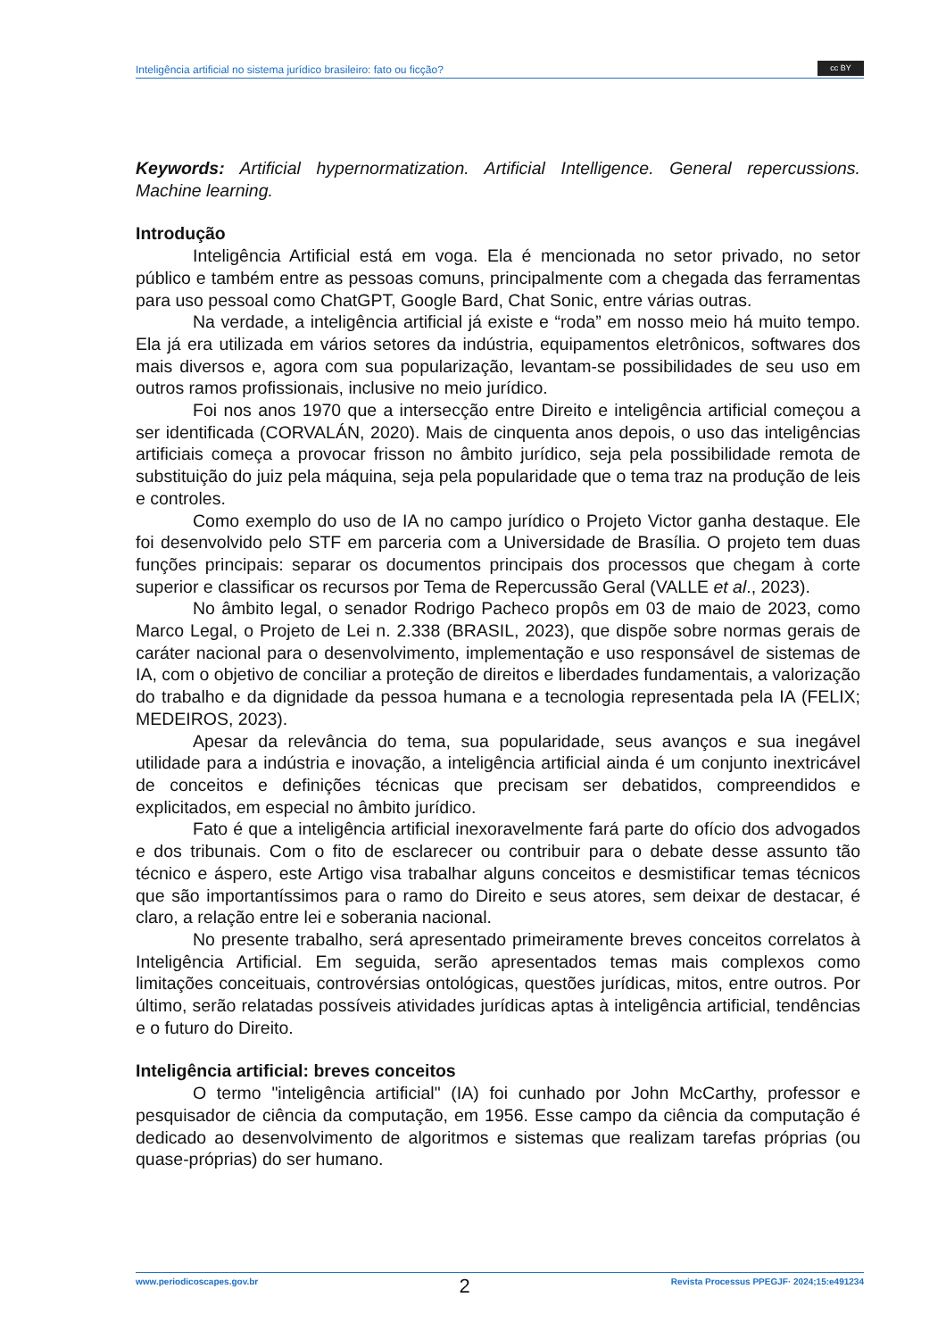Inteligência artificial no sistema jurídico brasileiro: fato ou ficção?
cc BY
Keywords: Artificial hypernormatization. Artificial Intelligence. General repercussions. Machine learning.
Introdução
Inteligência Artificial está em voga. Ela é mencionada no setor privado, no setor público e também entre as pessoas comuns, principalmente com a chegada das ferramentas para uso pessoal como ChatGPT, Google Bard, Chat Sonic, entre várias outras.
Na verdade, a inteligência artificial já existe e “roda” em nosso meio há muito tempo. Ela já era utilizada em vários setores da indústria, equipamentos eletrônicos, softwares dos mais diversos e, agora com sua popularização, levantam-se possibilidades de seu uso em outros ramos profissionais, inclusive no meio jurídico.
Foi nos anos 1970 que a intersecção entre Direito e inteligência artificial começou a ser identificada (CORVALÁN, 2020). Mais de cinquenta anos depois, o uso das inteligências artificiais começa a provocar frisson no âmbito jurídico, seja pela possibilidade remota de substituição do juiz pela máquina, seja pela popularidade que o tema traz na produção de leis e controles.
Como exemplo do uso de IA no campo jurídico o Projeto Victor ganha destaque. Ele foi desenvolvido pelo STF em parceria com a Universidade de Brasília. O projeto tem duas funções principais: separar os documentos principais dos processos que chegam à corte superior e classificar os recursos por Tema de Repercussão Geral (VALLE et al., 2023).
No âmbito legal, o senador Rodrigo Pacheco propôs em 03 de maio de 2023, como Marco Legal, o Projeto de Lei n. 2.338 (BRASIL, 2023), que dispõe sobre normas gerais de caráter nacional para o desenvolvimento, implementação e uso responsável de sistemas de IA, com o objetivo de conciliar a proteção de direitos e liberdades fundamentais, a valorização do trabalho e da dignidade da pessoa humana e a tecnologia representada pela IA (FELIX; MEDEIROS, 2023).
Apesar da relevância do tema, sua popularidade, seus avanços e sua inegável utilidade para a indústria e inovação, a inteligência artificial ainda é um conjunto inextricável de conceitos e definições técnicas que precisam ser debatidos, compreendidos e explicitados, em especial no âmbito jurídico.
Fato é que a inteligência artificial inexoravelmente fará parte do ofício dos advogados e dos tribunais. Com o fito de esclarecer ou contribuir para o debate desse assunto tão técnico e áspero, este Artigo visa trabalhar alguns conceitos e desmistificar temas técnicos que são importantíssimos para o ramo do Direito e seus atores, sem deixar de destacar, é claro, a relação entre lei e soberania nacional.
No presente trabalho, será apresentado primeiramente breves conceitos correlatos à Inteligência Artificial. Em seguida, serão apresentados temas mais complexos como limitações conceituais, controvérsias ontológicas, questões jurídicas, mitos, entre outros. Por último, serão relatadas possíveis atividades jurídicas aptas à inteligência artificial, tendências e o futuro do Direito.
Inteligência artificial: breves conceitos
O termo "inteligência artificial" (IA) foi cunhado por John McCarthy, professor e pesquisador de ciência da computação, em 1956. Esse campo da ciência da computação é dedicado ao desenvolvimento de algoritmos e sistemas que realizam tarefas próprias (ou quase-próprias) do ser humano.
www.periodicoscapes.gov.br 2 Revista Processus PPEGJF· 2024;15:e491234